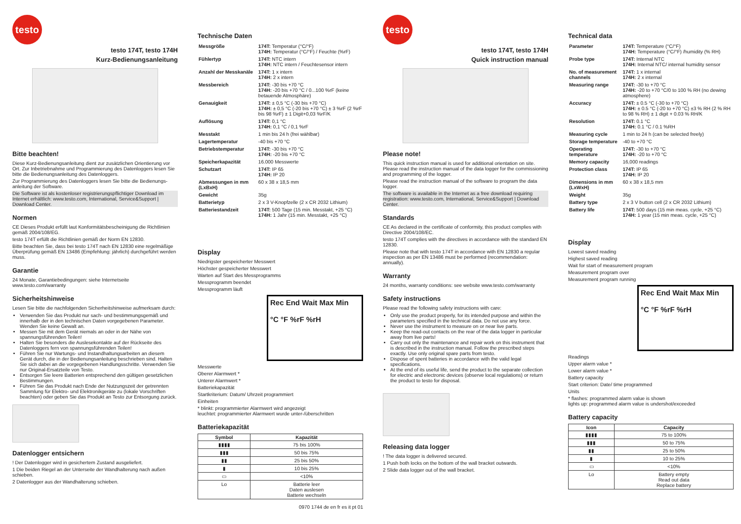testo
testo 174T, testo 174H
Kurz-Bedienungsanleitung
Bitte beachten!
Diese Kurz-Bedienungsanleitung dient zur zusätzlichen Orientierung vor Ort. Zur Inbetriebnahme und Programmierung des Datenloggers lesen Sie bitte die Bedienungsanleitung des Datenloggers.
Zur Programmierung des Datenloggers lesen Sie bitte die Bedienungs-anleitung der Software.
Die Software ist als kostenloser registrierungspflichtiger Download im Internet erhältlich: www.testo.com, International, Service&Support | Download Center.
Normen
CE Dieses Produkt erfüllt laut Konformitätsbescheinigung die Richtlinien gemäß 2004/108/EG.
testo 174T erfüllt die Richtlinien gemäß der Norm EN 12830.
Bitte beachten Sie, dass bei testo 174T nach EN 12830 eine regelmäßige Überprüfung gemäß EN 13486 (Empfehlung: jährlich) durchgeführt werden muss.
Garantie
24 Monate, Garantiebedingungen: siehe Internetseite www.testo.com/warranty
Sicherheitshinweise
Lesen Sie bitte die nachfolgenden Sicherheitshinweise aufmerksam durch:
Verwenden Sie das Produkt nur sach- und bestimmungsgemäß und innerhalb der in den technischen Daten vorgegebenen Parameter. Wenden Sie keine Gewalt an.
Messen Sie mit dem Gerät niemals an oder in der Nähe von spannungsführenden Teilen!
Halten Sie besonders die Auslesekontakte auf der Rückseite des Datenloggers fern von spannungsführenden Teilen!
Führen Sie nur Wartungs- und Instandhaltungsarbeiten an diesem Gerät durch, die in der Bedienungsanleitung beschrieben sind. Halten Sie sich dabei an die vorgegebenen Handlungsschritte. Verwenden Sie nur Original-Ersatzteile von Testo.
Entsorgen Sie leere Batterien entsprechend den gültigen gesetzlichen Bestimmungen.
Führen Sie das Produkt nach Ende der Nutzungszeit der getrennten Sammlung für Elektro- und Elektronikgeräte zu (lokale Vorschriften beachten) oder geben Sie das Produkt an Testo zur Entsorgung zurück.
Datenlogger entsichern
! Der Datenlogger wird in gesichertem Zustand ausgeliefert.
1 Die beiden Riegel an der Unterseite der Wandhalterung nach außen schieben.
2 Datenlogger aus der Wandhalterung schieben.
Technische Daten
| Messgröße | 174T: Temperatur (°C/°F) 174H: Temperatur (°C/°F) / Feuchte (%rF) |
| Fühlertyp | 174T: NTC intern 174H: NTC intern / Feuchtesensor intern |
| Anzahl der Messkanäle | 174T: 1 x intern 174H: 2 x intern |
| Messbereich | 174T: -30 bis +70 °C 174H: -20 bis +70 °C / 0...100 %rF (keine betauende Atmosphäre) |
| Genauigkeit | 174T: ± 0,5 °C (-30 bis +70 °C) 174H: ± 0,5 °C (-20 bis +70 °C) ± 3 %rF (2 %rF bis 98 %rF) ± 1 Digit+0,03 %rF/K |
| Auflösung | 174T: 0,1 °C 174H: 0,1 °C / 0,1 %rF |
| Messtakt | 1 min bis 24 h (frei wählbar) |
| Lagertemperatur | -40 bis +70 °C |
| Betriebstemperatur | 174T: -30 bis +70 °C 174H: -20 bis +70 °C |
| Speicherkapazität | 16.000 Messwerte |
| Schutzart | 174T: IP 65 174H: IP 20 |
| Abmessungen in mm (LxBxH) | 60 x 38 x 18,5 mm |
| Gewicht | 35g |
| Batterietyp | 2 x 3 V-Knopfzelle (2 x CR 2032 Lithium) |
| Batteriestandzeit | 174T: 500 Tage (15 min. Messtakt, +25 °C) 174H: 1 Jahr (15 min. Messtakt, +25 °C) |
Display
Niedrigster gespeicherter Messwert
Höchster gespeicherter Messwert
Warten auf Start des Messprogramms
Messprogramm beendet
Messprogramm läuft
Rec End Wait Max Min
°C °F %rF %rH
Messwerte
Oberer Alarmwert *
Unterer Alarmwert *
Batteriekapazität
Startkriterium: Datum/ Uhrzeit programmiert
Einheiten
* blinkt: programmierter Alarmwert wird angezeigt
leuchtet: programmierter Alarmwert wurde unter-/überschritten
Batteriekapazität
| Symbol | Kapazität |
| --- | --- |
| ▮▮▮▮ | 75 bis 100% |
| ▮▮▮ | 50 bis 75% |
| ▮▮ | 25 bis 50% |
| ▮ | 10 bis 25% |
| ▭ | <10% |
| Lo | Batterie leer Daten auslesen Batterie wechseln |
0970 1744 de en fr es it pt 01
testo
testo 174T, testo 174H
Quick instruction manual
Please note!
This quick instruction manual is used for additional orientation on site. Please read the instruction manual of the data logger for the commissioning and programming of the logger.
Please read the instruction manual of the software to program the data logger.
The software is available in the Internet as a free download requiring registration: www.testo.com, International, Service&Support | Download Center.
Standards
CE As declared in the certificate of conformity, this product complies with Directive 2004/108/EC.
testo 174T complies with the directives in accordance with the standard EN 12830.
Please note that with testo 174T in accordance with EN 12830 a regular inspection as per EN 13486 must be performed (recommendation: annually).
Warranty
24 months, warranty conditions: see website www.testo.com/warranty
Safety instructions
Please read the following safety instructions with care:
Only use the product properly, for its intended purpose and within the parameters specified in the technical data. Do not use any force.
Never use the instrument to measure on or near live parts.
Keep the read-out contacts on the rear of the data logger in particular away from live parts!
Carry out only the maintenance and repair work on this instrument that is described in the instruction manual. Follow the prescribed steps exactly. Use only original spare parts from testo.
Dispose of spent batteries in accordance with the valid legal specifications.
At the end of its useful life, send the product to the separate collection for electric and electronic devices (observe local regulations) or return the product to testo for disposal.
Releasing data logger
! The data logger is delivered secured.
1 Push both locks on the bottom of the wall bracket outwards.
2 Slide data logger out of the wall bracket.
Technical data
| Parameter | 174T: Temperature (°C/°F) 174H: Temperature (°C/°F) /humidity (% RH) |
| Probe type | 174T: Internal NTC 174H: Internal NTC/ internal humidity sensor |
| No. of measurement channels | 174T: 1 x internal 174H: 2 x internal |
| Measuring range | 174T: -30 to +70 °C 174H: -20 to +70 °C/0 to 100 % RH (no dewing atmosphere) |
| Accuracy | 174T: ± 0.5 °C (-30 to +70 °C) 174H: ± 0.5 °C (-20 to +70 °C) ±3 % RH (2 % RH to 98 % RH) ± 1 digit + 0.03 % RH/K |
| Resolution | 174T: 0.1 °C 174H: 0.1 °C / 0.1 %RH |
| Measuring cycle | 1 min to 24 h (can be selected freely) |
| Storage temperature | -40 to +70 °C |
| Operating temperature | 174T: -30 to +70 °C 174H: -20 to +70 °C |
| Memory capacity | 16,000 readings |
| Protection class | 174T: IP 65 174H: IP 20 |
| Dimensions in mm (LxWxH) | 60 x 38 x 18,5 mm |
| Weight | 35g |
| Battery type | 2 x 3 V button cell (2 x CR 2032 Lithium) |
| Battery life | 174T: 500 days (15 min meas. cycle, +25 °C) 174H: 1 year (15 min meas. cycle, +25 °C) |
Display
Lowest saved reading
Highest saved reading
Wait for start of measurement program
Measurement program over
Measurement program running
Rec End Wait Max Min
°C °F %rF %rH
Readings
Upper alarm value *
Lower alarm value *
Battery capacity
Start criterion: Date/ time programmed
Units
* flashes: programmed alarm value is shown
lights up: programmed alarm value is undershot/exceeded
Battery capacity
| Icon | Capacity |
| --- | --- |
| ▮▮▮▮ | 75 to 100% |
| ▮▮▮ | 50 to 75% |
| ▮▮ | 25 to 50% |
| ▮ | 10 to 25% |
| ▭ | <10% |
| Lo | Battery empty Read out data Replace battery |